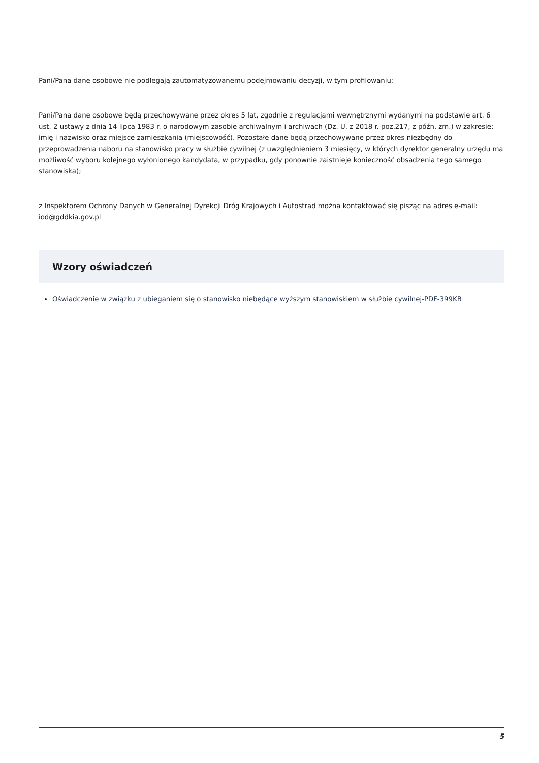Pani/Pana dane osobowe nie podlegają zautomatyzowanemu podejmowaniu decyzji, w tym profilowaniu;
Pani/Pana dane osobowe będą przechowywane przez okres 5 lat, zgodnie z regulacjami wewnętrznymi wydanymi na podstawie art. 6 ust. 2 ustawy z dnia 14 lipca 1983 r. o narodowym zasobie archiwalnym i archiwach (Dz. U. z 2018 r. poz.217, z późn. zm.) w zakresie: imię i nazwisko oraz miejsce zamieszkania (miejscowość). Pozostałe dane będą przechowywane przez okres niezbędny do przeprowadzenia naboru na stanowisko pracy w służbie cywilnej (z uwzględnieniem 3 miesięcy, w których dyrektor generalny urzędu ma możliwość wyboru kolejnego wyłonionego kandydata, w przypadku, gdy ponownie zaistnieje konieczność obsadzenia tego samego stanowiska);
z Inspektorem Ochrony Danych w Generalnej Dyrekcji Dróg Krajowych i Autostrad można kontaktować się pisząc na adres e-mail: iod@gddkia.gov.pl
Wzory oświadczeń
Oświadczenie w związku z ubieganiem się o stanowisko niebędące wyższym stanowiskiem w służbie cywilnej-PDF-399KB
5